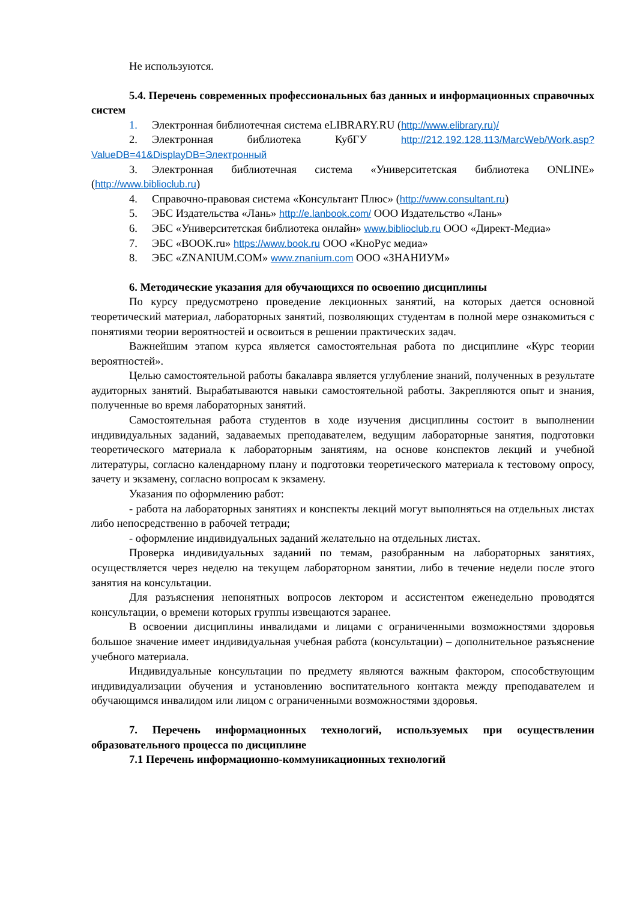Не используются.
5.4. Перечень современных профессиональных баз данных и информационных справочных систем
1. Электронная библиотечная система eLIBRARY.RU (http://www.elibrary.ru)/
2. Электронная библиотека КубГУ http://212.192.128.113/MarcWeb/Work.asp?ValueDB=41&DisplayDB=Электронный
3. Электронная библиотечная система «Университетская библиотека ONLINE» (http://www.biblioclub.ru)
4. Справочно-правовая система «Консультант Плюс» (http://www.consultant.ru)
5. ЭБС Издательства «Лань» http://e.lanbook.com/ ООО Издательство «Лань»
6. ЭБС «Университетская библиотека онлайн» www.biblioclub.ru ООО «Директ-Медиа»
7. ЭБС «BOOK.ru» https://www.book.ru ООО «КноРус медиа»
8. ЭБС «ZNANIUM.COM» www.znanium.com ООО «ЗНАНИУМ»
6. Методические указания для обучающихся по освоению дисциплины
По курсу предусмотрено проведение лекционных занятий, на которых дается основной теоретический материал, лабораторных занятий, позволяющих студентам в полной мере ознакомиться с понятиями теории вероятностей и освоиться в решении практических задач.
Важнейшим этапом курса является самостоятельная работа по дисциплине «Курс теории вероятностей».
Целью самостоятельной работы бакалавра является углубление знаний, полученных в результате аудиторных занятий. Вырабатываются навыки самостоятельной работы. Закрепляются опыт и знания, полученные во время лабораторных занятий.
Самостоятельная работа студентов в ходе изучения дисциплины состоит в выполнении индивидуальных заданий, задаваемых преподавателем, ведущим лабораторные занятия, подготовки теоретического материала к лабораторным занятиям, на основе конспектов лекций и учебной литературы, согласно календарному плану и подготовки теоретического материала к тестовому опросу, зачету и экзамену, согласно вопросам к экзамену.
Указания по оформлению работ:
- работа на лабораторных занятиях и конспекты лекций могут выполняться на отдельных листах либо непосредственно в рабочей тетради;
- оформление индивидуальных заданий желательно на отдельных листах.
Проверка индивидуальных заданий по темам, разобранным на лабораторных занятиях, осуществляется через неделю на текущем лабораторном занятии, либо в течение недели после этого занятия на консультации.
Для разъяснения непонятных вопросов лектором и ассистентом еженедельно проводятся консультации, о времени которых группы извещаются заранее.
В освоении дисциплины инвалидами и лицами с ограниченными возможностями здоровья большое значение имеет индивидуальная учебная работа (консультации) – дополнительное разъяснение учебного материала.
Индивидуальные консультации по предмету являются важным фактором, способствующим индивидуализации обучения и установлению воспитательного контакта между преподавателем и обучающимся инвалидом или лицом с ограниченными возможностями здоровья.
7. Перечень информационных технологий, используемых при осуществлении образовательного процесса по дисциплине
7.1 Перечень информационно-коммуникационных технологий